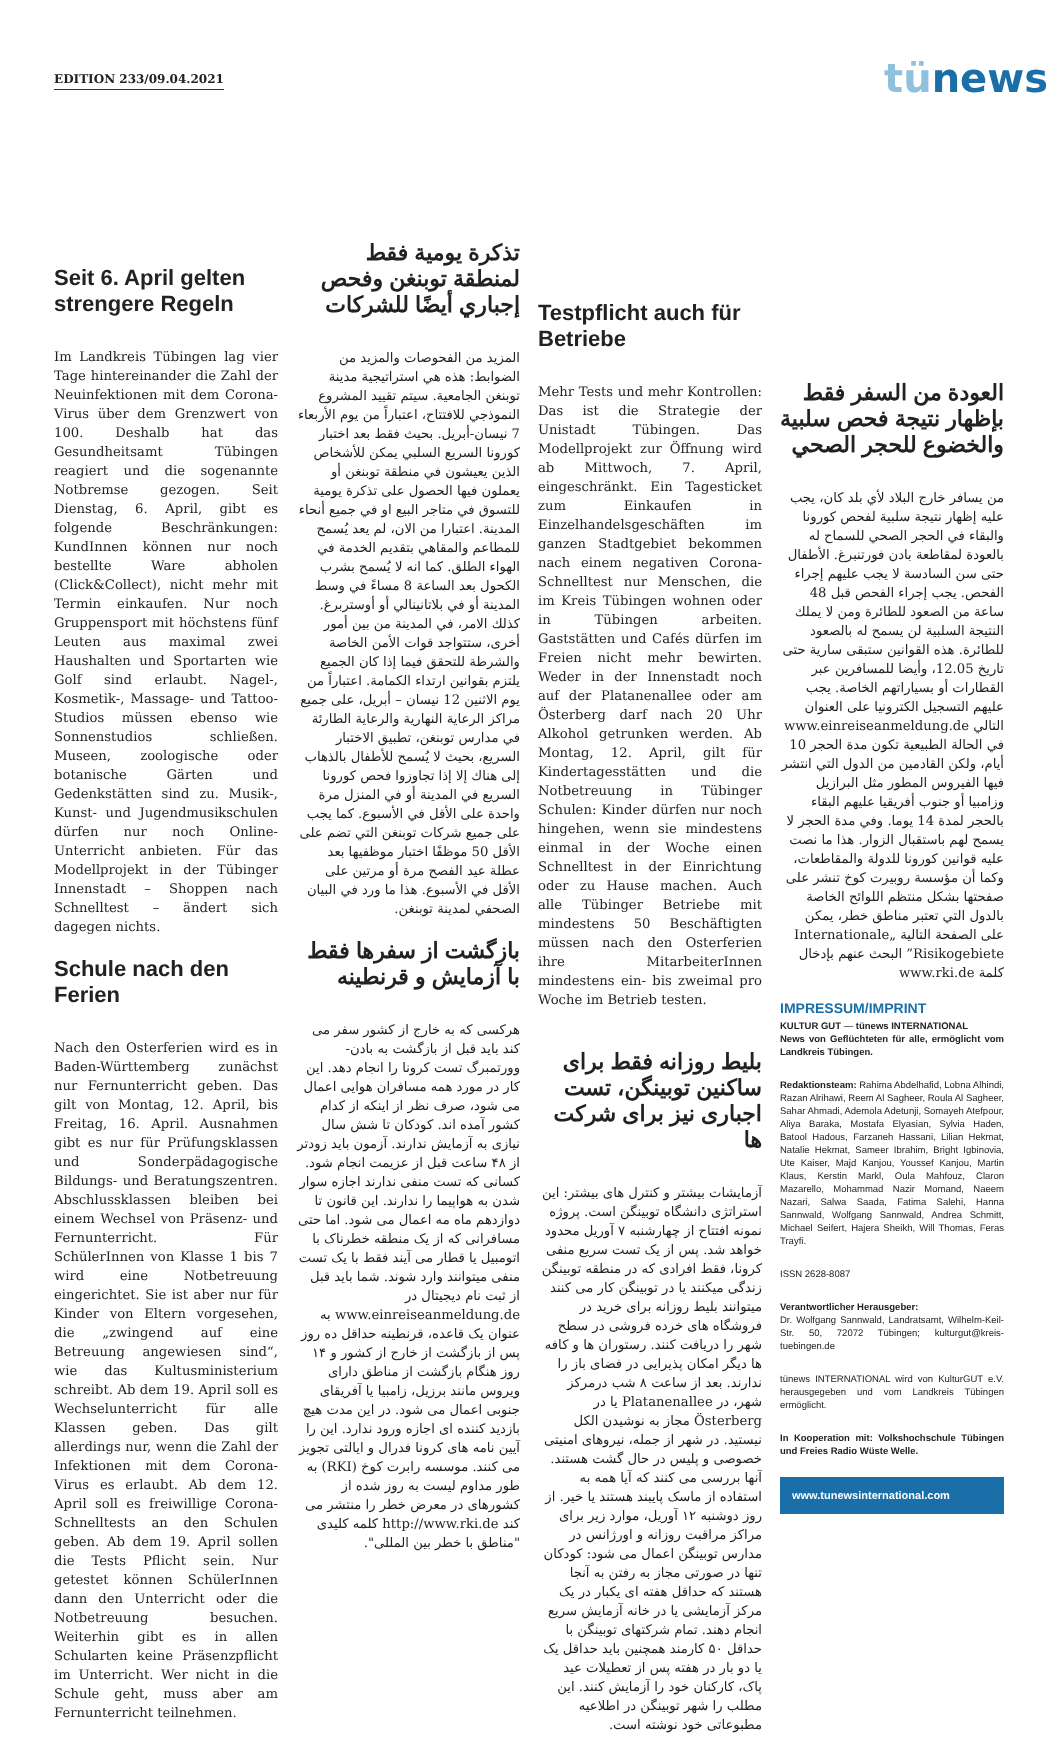EDITION 233/09.04.2021
tünews
Seit 6. April gelten strengere Regeln
Im Landkreis Tübingen lag vier Tage hintereinander die Zahl der Neuinfektionen mit dem Corona-Virus über dem Grenzwert von 100. Deshalb hat das Gesundheitsamt Tübingen reagiert und die sogenannte Notbremse gezogen. Seit Dienstag, 6. April, gibt es folgende Beschränkungen: KundInnen können nur noch bestellte Ware abholen (Click&Collect), nicht mehr mit Termin einkaufen. Nur noch Gruppensport mit höchstens fünf Leuten aus maximal zwei Haushalten und Sportarten wie Golf sind erlaubt. Nagel-, Kosmetik-, Massage- und Tattoo-Studios müssen ebenso wie Sonnenstudios schließen. Museen, zoologische oder botanische Gärten und Gedenkstätten sind zu. Musik-, Kunst- und Jugendmusikschulen dürfen nur noch Online-Unterricht anbieten. Für das Modellprojekt in der Tübinger Innenstadt – Shoppen nach Schnelltest – ändert sich dagegen nichts.
Schule nach den Ferien
Nach den Osterferien wird es in Baden-Württemberg zunächst nur Fernunterricht geben. Das gilt von Montag, 12. April, bis Freitag, 16. April. Ausnahmen gibt es nur für Prüfungsklassen und Sonderpädagogische Bildungs- und Beratungszentren. Abschlussklassen bleiben bei einem Wechsel von Präsenz- und Fernunterricht. Für SchülerInnen von Klasse 1 bis 7 wird eine Notbetreuung eingerichtet. Sie ist aber nur für Kinder von Eltern vorgesehen, die „zwingend auf eine Betreuung angewiesen sind“, wie das Kultusministerium schreibt. Ab dem 19. April soll es Wechselunterricht für alle Klassen geben. Das gilt allerdings nur, wenn die Zahl der Infektionen mit dem Corona-Virus es erlaubt. Ab dem 12. April soll es freiwillige Corona-Schnelltests an den Schulen geben. Ab dem 19. April sollen die Tests Pflicht sein. Nur getestet können SchülerInnen dann den Unterricht oder die Notbetreuung besuchen. Weiterhin gibt es in allen Schularten keine Präsenzpflicht im Unterricht. Wer nicht in die Schule geht, muss aber am Fernunterricht teilnehmen.
تذكرة يومية فقط لمنطقة توبنغن وفحص إجباري أيضًا للشركات
المزيد من الفحوصات والمزيد من الضوابط: هذه هي استراتيجية مدينة توبنغن الجامعية. سيتم تقييد المشروع النموذجي للافتتاح، اعتباراً من يوم الأربعاء 7 نيسان-أبريل. بحيث فقط بعد اختبار كورونا السريع السلبي يمكن للأشخاص الذين يعيشون في منطقة توبنغن أو يعملون فيها الحصول على تذكرة يومية للتسوق في متاجر البيع او في جميع أنحاء المدينة. اعتبارا من الان، لم يعد يُسمح للمطاعم والمقاهي بتقديم الخدمة في الهواء الطلق. كما انه لا يُسمح بشرب الكحول بعد الساعة 8 مساءً في وسط المدينة أو في بلاتانينالي أو أوستربرغ. كذلك الامر، في المدينة من بين أمور أخرى، ستتواجد قوات الأمن الخاصة والشرطة للتحقق فيما إذا كان الجميع يلتزم بقوانين ارتداء الكمامة. اعتباراً من يوم الاثنين 12 نيسان – أبريل، على جميع مراكز الرعاية النهارية والرعاية الطارئة في مدارس توبنغن، تطبيق الاختبار السريع، بحيث لا يُسمح للأطفال بالذهاب إلى هناك إلا إذا تجاوزوا فحص كورونا السريع في المدينة أو في المنزل مرة واحدة على الأقل في الأسبوع. كما يجب على جميع شركات توبنغن التي تضم على الأقل 50 موظفًا اختبار موظفيها بعد عطلة عيد الفصح مرة أو مرتين على الأقل في الأسبوع. هذا ما ورد في البيان الصحفي لمدينة توبنغن.
بازگشت از سفرها فقط با آزمایش و قرنطینه
هرکسی که به خارج از کشور سفر می کند باید قبل از بازگشت به بادن-وورتمبرگ تست کرونا را انجام دهد. این کار در مورد همه مسافران هوایی اعمال می شود، صرف نظر از اینکه از کدام کشور آمده اند. کودکان تا شش سال نیازی به آزمایش ندارند. آزمون باید زودتر از ۴۸ ساعت قبل از عزیمت انجام شود. کسانی که تست منفی ندارند اجازه سوار شدن به هواپیما را ندارند. این قانون تا دوازدهم ماه مه اعمال می شود. اما حتی مسافرانی که از یک منطقه خطرناک با اتومبیل یا قطار می آیند فقط با یک تست منفی میتوانند وارد شوند. شما باید قبل از ثبت نام دیجیتال در www.einreiseanmeldung.de به عنوان یک قاعده، قرنطینه حداقل ده روز پس از بازگشت از خارج از کشور و ۱۴ روز هنگام بازگشت از مناطق دارای ویروس مانند برزیل، زامبیا یا آفریقای جنوبی اعمال می شود. در این مدت هیچ بازدید کننده ای اجازه ورود ندارد. این را آیین نامه های کرونا فدرال و ایالتی تجویز می کنند. موسسه رابرت کوخ (RKI) به طور مداوم لیست به روز شده از کشورهای در معرض خطر را منتشر می کند http://www.rki.de کلمه کلیدی "مناطق با خطر بین المللی".
Testpflicht auch für Betriebe
Mehr Tests und mehr Kontrollen: Das ist die Strategie der Unistadt Tübingen. Das Modellprojekt zur Öffnung wird ab Mittwoch, 7. April, eingeschränkt. Ein Tagesticket zum Einkaufen in Einzelhandelsgeschäften im ganzen Stadtgebiet bekommen nach einem negativen Corona-Schnelltest nur Menschen, die im Kreis Tübingen wohnen oder in Tübingen arbeiten. Gaststätten und Cafés dürfen im Freien nicht mehr bewirten. Weder in der Innenstadt noch auf der Platanenallee oder am Österberg darf nach 20 Uhr Alkohol getrunken werden. Ab Montag, 12. April, gilt für Kindertagesstätten und die Notbetreuung in Tübinger Schulen: Kinder dürfen nur noch hingehen, wenn sie mindestens einmal in der Woche einen Schnelltest in der Einrichtung oder zu Hause machen. Auch alle Tübinger Betriebe mit mindestens 50 Beschäftigten müssen nach den Osterferien ihre MitarbeiterInnen mindestens ein- bis zweimal pro Woche im Betrieb testen.
بلیط روزانه فقط برای ساکنین توبینگن، تست اجباری نیز برای شرکت ها
آزمایشات بیشتر و کنترل های بیشتر: این استراتژی دانشگاه توبینگن است. پروژه نمونه افتتاح از چهارشنبه ۷ آوریل محدود خواهد شد. پس از یک تست سریع منفی کرونا، فقط افرادی که در منطقه توبینگن زندگی میکنند یا در توبینگن کار می کنند میتوانند بلیط روزانه برای خرید در فروشگاه های خرده فروشی در سطح شهر را دریافت کنند. رستوران ها و کافه ها دیگر امکان پذیرایی در فضای باز را ندارند. بعد از ساعت ۸ شب درمرکز شهر، در Platanenallee یا در Österberg مجاز به نوشیدن الکل نیستید. در شهر از جمله، نیروهای امنیتی خصوصی و پلیس در حال گشت هستند. آنها بررسی می کنند که آیا همه به استفاده از ماسک پایبند هستند یا خیر. از روز دوشنبه ۱۲ آوریل، موارد زیر برای مراکز مراقبت روزانه و اورژانس در مدارس توبینگن اعمال می شود: کودکان تنها در صورتی مجاز به رفتن به آنجا هستند که حداقل هفته ای یکبار در یک مرکز آزمایشی یا در خانه آزمایش سریع انجام دهند. تمام شرکتهای توبینگن با حداقل ۵۰ کارمند همچنین باید حداقل یک یا دو بار در هفته پس از تعطیلات عید پاک، کارکنان خود را آزمایش کنند. این مطلب را شهر توبینگن در اطلاعیه مطبوعاتی خود نوشته است.
العودة من السفر فقط بإظهار نتيجة فحص سلبية والخضوع للحجر الصحي
من يسافر خارج البلاد لأي بلد كان، يجب عليه إظهار نتيجة سلبية لفحص كورونا والبقاء في الحجر الصحي للسماح له بالعودة لمقاطعة بادن فورتنبرغ. الأطفال حتى سن السادسة لا يجب عليهم إجراء الفحص. يجب إجراء الفحص قبل 48 ساعة من الصعود للطائرة ومن لا يملك النتيجة السلبية لن يسمح له بالصعود للطائرة. هذه القوانين ستبقى سارية حتى تاريخ 12.05، وأيضا للمسافرين عبر القطارات أو بسياراتهم الخاصة. يجب عليهم التسجيل الكترونيا على العنوان التالي www.einreiseanmeldung.de في الحالة الطبيعية تكون مدة الحجر 10 أيام، ولكن القادمين من الدول التي انتشر فيها الفيروس المطور مثل البرازيل وزامبيا أو جنوب أفريقيا عليهم البقاء بالحجر لمدة 14 يوما. وفي مدة الحجر لا يسمح لهم باستقبال الزوار. هذا ما نصت عليه قوانين كورونا للدولة والمقاطعات، وكما أن مؤسسة روبيرت كوخ تنشر على صفحتها بشكل منتظم اللوائح الخاصة بالدول التي تعتبر مناطق خطر، يمكن على الصفحة التالية „Internationale Risikogebiete” البحث عنهم بإدخال كلمة www.rki.de
IMPRESSUM/IMPRINT
KULTUR GUT — tünews INTERNATIONAL
News von Geflüchteten für alle, ermöglicht vom Landkreis Tübingen.
Redaktionsteam: Rahima Abdelhafid, Lobna Alhindi, Razan Alrihawi, Reem Al Sagheer, Roula Al Sagheer, Sahar Ahmadi, Ademola Adetunji, Somayeh Atefpour, Aliya Baraka, Mostafa Elyasian, Sylvia Haden, Batool Hadous, Farzaneh Hassani, Lilian Hekmat, Natalie Hekmat, Sameer Ibrahim, Bright Igbinovia, Ute Kaiser, Majd Kanjou, Youssef Kanjou, Martin Klaus, Kerstin Markl, Oula Mahfouz, Claron Mazarello, Mohammad Nazir Momand, Naeem Nazari, Salwa Saada, Fatima Salehi, Hanna Sannwald, Wolfgang Sannwald, Andrea Schmitt, Michael Seifert, Hajera Sheikh, Will Thomas, Feras Trayfi.
ISSN 2628-8087
Verantwortlicher Herausgeber:
Dr. Wolfgang Sannwald, Landratsamt, Wilhelm-Keil-Str. 50, 72072 Tübingen; kulturgut@kreis-tuebingen.de
tünews INTERNATIONAL wird von KulturGUT e.V. herausgegeben und vom Landkreis Tübingen ermöglicht.
In Kooperation mit: Volkshochschule Tübingen und Freies Radio Wüste Welle.
www.tunewsinternational.com